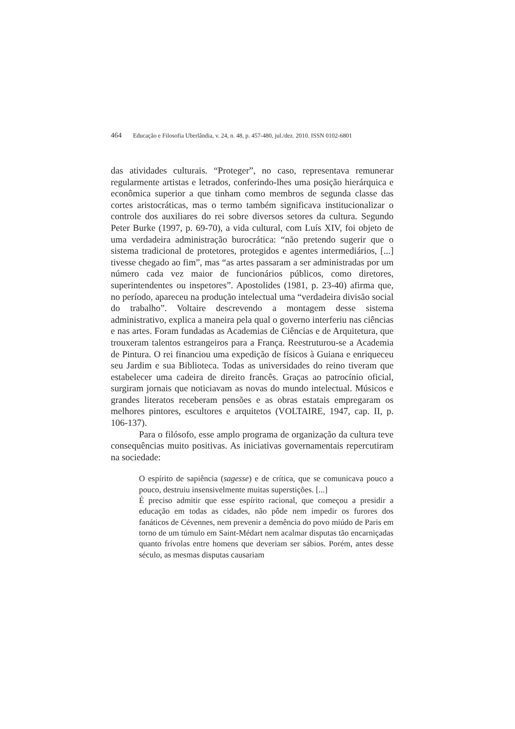464 Educação e Filosofia Uberlândia, v. 24, n. 48, p. 457-480, jul./dez. 2010. ISSN 0102-6801
das atividades culturais. “Proteger”, no caso, representava remunerar regularmente artistas e letrados, conferindo-lhes uma posição hierárquica e econômica superior a que tinham como membros de segunda classe das cortes aristocráticas, mas o termo também significava institucionalizar o controle dos auxiliares do rei sobre diversos setores da cultura. Segundo Peter Burke (1997, p. 69-70), a vida cultural, com Luís XIV, foi objeto de uma verdadeira administração burocrática: “não pretendo sugerir que o sistema tradicional de protetores, protegidos e agentes intermediários, [...] tivesse chegado ao fim”, mas “as artes passaram a ser administradas por um número cada vez maior de funcionários públicos, como diretores, superintendentes ou inspetores”. Apostolides (1981, p. 23-40) afirma que, no período, apareceu na produção intelectual uma “verdadeira divisão social do trabalho”. Voltaire descrevendo a montagem desse sistema administrativo, explica a maneira pela qual o governo interferiu nas ciências e nas artes. Foram fundadas as Academias de Ciências e de Arquitetura, que trouxeram talentos estrangeiros para a França. Reestruturou-se a Academia de Pintura. O rei financiou uma expedição de físicos à Guiana e enriqueceu seu Jardim e sua Biblioteca. Todas as universidades do reino tiveram que estabelecer uma cadeira de direito francês. Graças ao patrocínio oficial, surgiram jornais que noticiavam as novas do mundo intelectual. Músicos e grandes literatos receberam pensões e as obras estatais empregaram os melhores pintores, escultores e arquitetos (VOLTAIRE, 1947, cap. II, p. 106-137).
Para o filósofo, esse amplo programa de organização da cultura teve consequências muito positivas. As iniciativas governamentais repercutiram na sociedade:
O espírito de sapiência (sagesse) e de crítica, que se comunicava pouco a pouco, destruiu insensivelmente muitas superstições. [...]
É preciso admitir que esse espírito racional, que começou a presidir a educação em todas as cidades, não pôde nem impedir os furores dos fanáticos de Cévennes, nem prevenir a demência do povo miúdo de Paris em torno de um túmulo em Saint-Médart nem acalmar disputas tão encarniçadas quanto frívolas entre homens que deveriam ser sábios. Porém, antes desse século, as mesmas disputas causariam